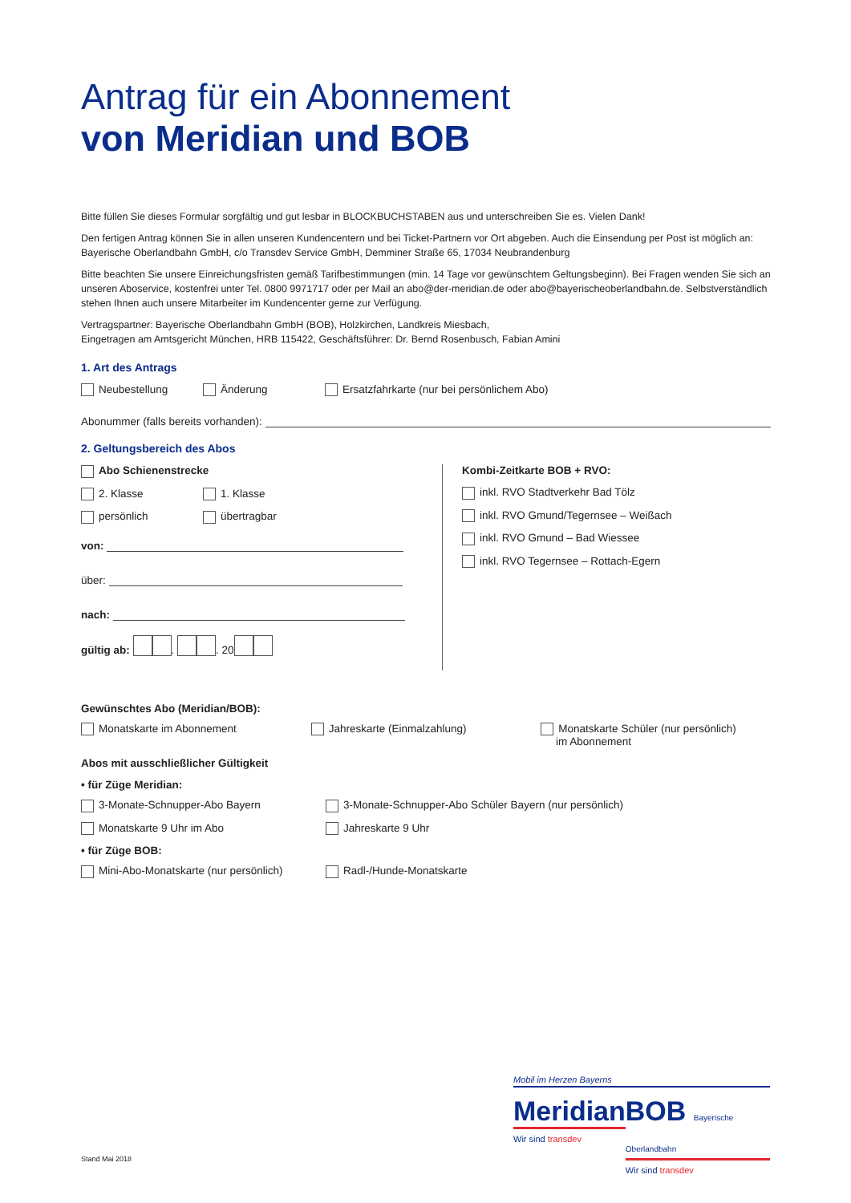Antrag für ein Abonnement
von Meridian und BOB
Bitte füllen Sie dieses Formular sorgfältig und gut lesbar in BLOCKBUCHSTABEN aus und unterschreiben Sie es. Vielen Dank!
Den fertigen Antrag können Sie in allen unseren Kundencentern und bei Ticket-Partnern vor Ort abgeben. Auch die Einsendung per Post ist möglich an: Bayerische Oberlandbahn GmbH, c/o Transdev Service GmbH, Demminer Straße 65, 17034 Neubrandenburg
Bitte beachten Sie unsere Einreichungsfristen gemäß Tarifbestimmungen (min. 14 Tage vor gewünschtem Geltungsbeginn). Bei Fragen wenden Sie sich an unseren Aboservice, kostenfrei unter Tel. 0800 9971717 oder per Mail an abo@der-meridian.de oder abo@bayerischeoberlandbahn.de. Selbstverständlich stehen Ihnen auch unsere Mitarbeiter im Kundencenter gerne zur Verfügung.
Vertragspartner: Bayerische Oberlandbahn GmbH (BOB), Holzkirchen, Landkreis Miesbach,
Eingetragen am Amtsgericht München, HRB 115422, Geschäftsführer: Dr. Bernd Rosenbusch, Fabian Amini
1. Art des Antrags
Neubestellung Änderung Ersatzfahrkarte (nur bei persönlichem Abo)
Abonummer (falls bereits vorhanden):
2. Geltungsbereich des Abos
Abo Schienenstrecke
2. Klasse 1. Klasse
persönlich übertragbar
von:
über:
nach:
gültig ab: . . 20
Kombi-Zeitkarte BOB + RVO:
inkl. RVO Stadtverkehr Bad Tölz
inkl. RVO Gmund/Tegernsee – Weißach
inkl. RVO Gmund – Bad Wiessee
inkl. RVO Tegernsee – Rottach-Egern
Gewünschtes Abo (Meridian/BOB):
Monatskarte im Abonnement Jahreskarte (Einmalzahlung) Monatskarte Schüler (nur persönlich)
im Abonnement
Abos mit ausschließlicher Gültigkeit
• für Züge Meridian:
3-Monate-Schnupper-Abo Bayern 3-Monate-Schnupper-Abo Schüler Bayern (nur persönlich)
Monatskarte 9 Uhr im Abo Jahreskarte 9 Uhr
• für Züge BOB:
Mini-Abo-Monatskarte (nur persönlich) Radl-/Hunde-Monatskarte
Mobil im Herzen Bayerns
Meridian
Wir sind transdev
BOB Bayerische Oberlandbahn
Wir sind transdev
Stand Mai 2018